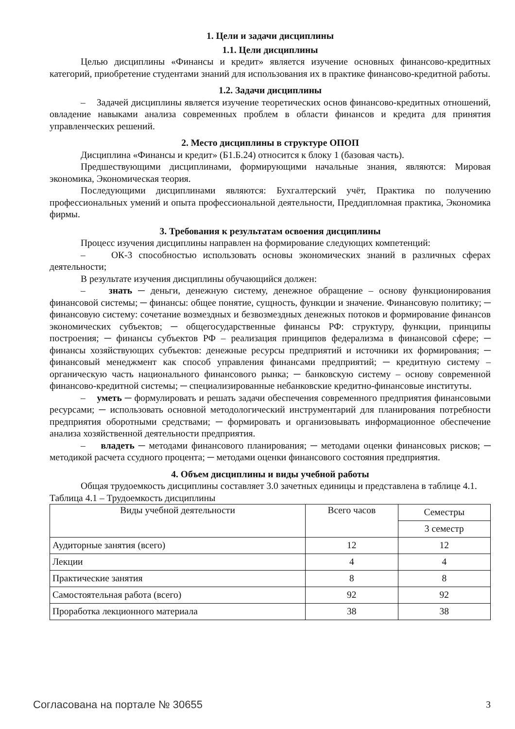1. Цели и задачи дисциплины
1.1. Цели дисциплины
Целью дисциплины «Финансы и кредит» является изучение основных финансово-кредитных категорий, приобретение студентами знаний для использования их в практике финансово-кредитной работы.
1.2. Задачи дисциплины
– Задачей дисциплины является изучение теоретических основ финансово-кредитных отношений, овладение навыками анализа современных проблем в области финансов и кредита для принятия управленческих решений.
2. Место дисциплины в структуре ОПОП
Дисциплина «Финансы и кредит» (Б1.Б.24) относится к блоку 1 (базовая часть).
Предшествующими дисциплинами, формирующими начальные знания, являются: Мировая экономика, Экономическая теория.
Последующими дисциплинами являются: Бухгалтерский учёт, Практика по получению профессиональных умений и опыта профессиональной деятельности, Преддипломная практика, Экономика фирмы.
3. Требования к результатам освоения дисциплины
Процесс изучения дисциплины направлен на формирование следующих компетенций:
– ОК-3 способностью использовать основы экономических знаний в различных сферах деятельности;
В результате изучения дисциплины обучающийся должен:
– знать ─ деньги, денежную систему, денежное обращение – основу функционирования финансовой системы; ─ финансы: общее понятие, сущность, функции и значение. Финансовую политику; ─ финансовую систему: сочетание возмездных и безвозмездных денежных потоков и формирование финансов экономических субъектов; ─ общегосударственные финансы РФ: структуру, функции, принципы построения; ─ финансы субъектов РФ – реализация принципов федерализма в финансовой сфере; ─ финансы хозяйствующих субъектов: денежные ресурсы предприятий и источники их формирования; ─ финансовый менеджмент как способ управления финансами предприятий; ─ кредитную систему – органическую часть национального финансового рынка; ─ банковскую систему – основу современной финансово-кредитной системы; ─ специализированные небанковские кредитно-финансовые институты.
– уметь ─ формулировать и решать задачи обеспечения современного предприятия финансовыми ресурсами; ─ использовать основной методологический инструментарий для планирования потребности предприятия оборотными средствами; ─ формировать и организовывать информационное обеспечение анализа хозяйственной деятельности предприятия.
– владеть ─ методами финансового планирования; ─ методами оценки финансовых рисков; ─ методикой расчета ссудного процента; ─ методами оценки финансового состояния предприятия.
4. Объем дисциплины и виды учебной работы
Общая трудоемкость дисциплины составляет 3.0 зачетных единицы и представлена в таблице 4.1.
Таблица 4.1 – Трудоемкость дисциплины
| Виды учебной деятельности | Всего часов | Семестры |
| --- | --- | --- |
| | | 3 семестр |
| Аудиторные занятия (всего) | 12 | 12 |
| Лекции | 4 | 4 |
| Практические занятия | 8 | 8 |
| Самостоятельная работа (всего) | 92 | 92 |
| Проработка лекционного материала | 38 | 38 |
Согласована на портале № 30655 3